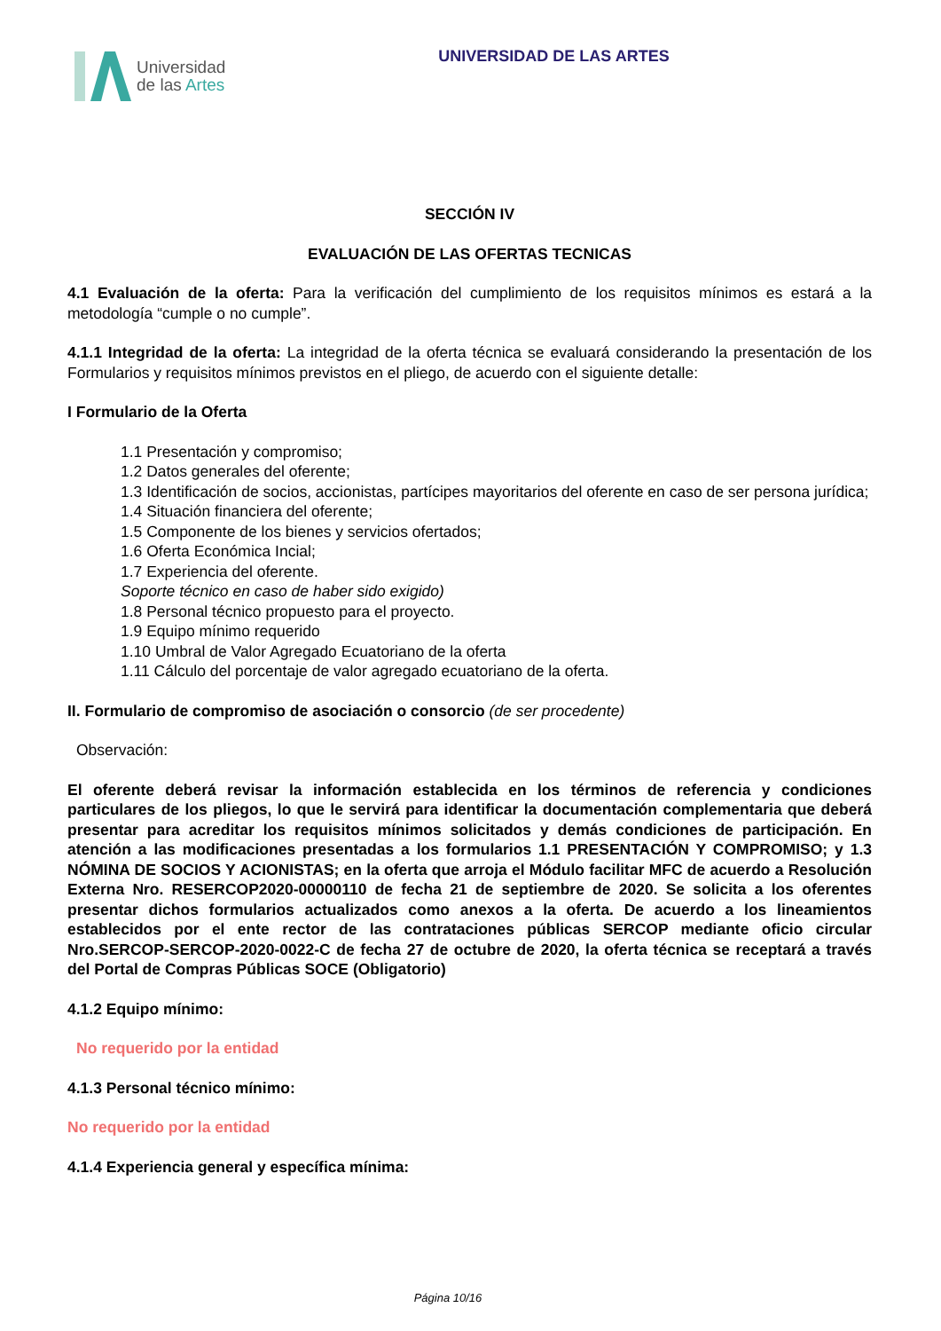Universidad
de las Artes
UNIVERSIDAD DE LAS ARTES
SECCIÓN IV
EVALUACIÓN DE LAS OFERTAS TECNICAS
4.1 Evaluación de la oferta: Para la verificación del cumplimiento de los requisitos mínimos es estará a la metodología “cumple o no cumple”.
4.1.1 Integridad de la oferta: La integridad de la oferta técnica se evaluará considerando la presentación de los Formularios y requisitos mínimos previstos en el pliego, de acuerdo con el siguiente detalle:
I Formulario de la Oferta
1.1 Presentación y compromiso;
1.2 Datos generales del oferente;
1.3 Identificación de socios, accionistas, partícipes mayoritarios del oferente en caso de ser persona jurídica;
1.4 Situación financiera del oferente;
1.5 Componente de los bienes y servicios ofertados;
1.6 Oferta Económica Incial;
1.7 Experiencia del oferente.
Soporte técnico en caso de haber sido exigido)
1.8 Personal técnico propuesto para el proyecto.
1.9 Equipo mínimo requerido
1.10 Umbral de Valor Agregado Ecuatoriano de la oferta
1.11 Cálculo del porcentaje de valor agregado ecuatoriano de la oferta.
II. Formulario de compromiso de asociación o consorcio (de ser procedente)
Observación:
El oferente deberá revisar la información establecida en los términos de referencia y condiciones particulares de los pliegos, lo que le servirá para identificar la documentación complementaria que deberá presentar para acreditar los requisitos mínimos solicitados y demás condiciones de participación. En atención a las modificaciones presentadas a los formularios 1.1 PRESENTACIÓN Y COMPROMISO; y 1.3 NÓMINA DE SOCIOS Y ACIONISTAS; en la oferta que arroja el Módulo facilitar MFC de acuerdo a Resolución Externa Nro. RESERCOP2020-00000110 de fecha 21 de septiembre de 2020. Se solicita a los oferentes presentar dichos formularios actualizados como anexos a la oferta. De acuerdo a los lineamientos establecidos por el ente rector de las contrataciones públicas SERCOP mediante oficio circular Nro.SERCOP-SERCOP-2020-0022-C de fecha 27 de octubre de 2020, la oferta técnica se receptará a través del Portal de Compras Públicas SOCE (Obligatorio)
4.1.2 Equipo mínimo:
No requerido por la entidad
4.1.3 Personal técnico mínimo:
No requerido por la entidad
4.1.4 Experiencia general y específica mínima:
Página 10/16